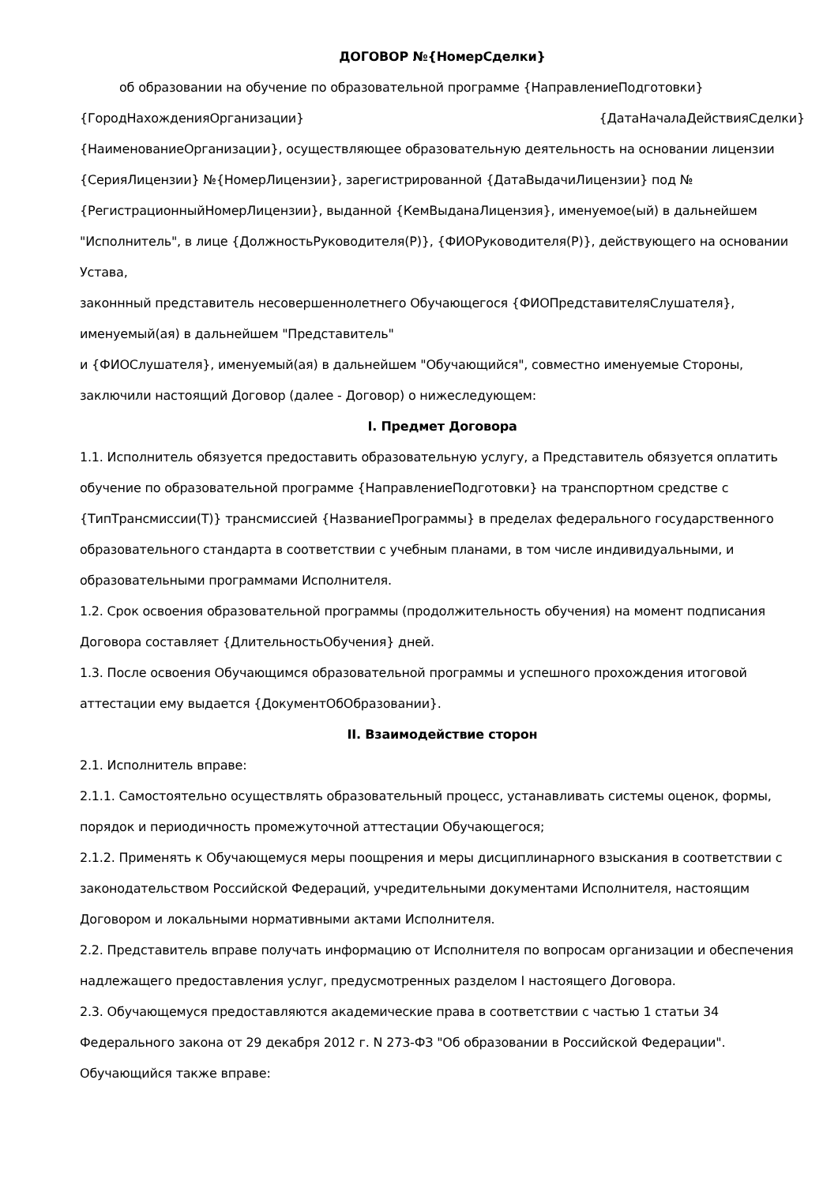ДОГОВОР №{НомерСделки}
об образовании на обучение по образовательной программе {НаправлениеПодготовки}
{ГородНахожденияОрганизации} {ДатаНачалаДействияСделки}
{НаименованиеОрганизации}, осуществляющее образовательную деятельность на основании лицензии {СерияЛицензии} №{НомерЛицензии}, зарегистрированной {ДатаВыдачиЛицензии} под №{РегистрационныйНомерЛицензии}, выданной {КемВыданаЛицензия}, именуемое(ый) в дальнейшем "Исполнитель", в лице {ДолжностьРуководителя(Р)}, {ФИОРуководителя(Р)}, действующего на основании Устава,
законнный представитель несовершеннолетнего Обучающегося {ФИОПредставителяСлушателя}, именуемый(ая) в дальнейшем "Представитель"
и {ФИОСлушателя}, именуемый(ая) в дальнейшем "Обучающийся", совместно именуемые Стороны, заключили настоящий Договор (далее - Договор) о нижеследующем:
I. Предмет Договора
1.1. Исполнитель обязуется предоставить образовательную услугу, а Представитель обязуется оплатить обучение по образовательной программе {НаправлениеПодготовки} на транспортном средстве с {ТипТрансмиссии(Т)} трансмиссией {НазваниеПрограммы} в пределах федерального государственного образовательного стандарта в соответствии с учебным планами, в том числе индивидуальными, и образовательными программами Исполнителя.
1.2. Срок освоения образовательной программы (продолжительность обучения) на момент подписания Договора составляет {ДлительностьОбучения} дней.
1.3. После освоения Обучающимся образовательной программы и успешного прохождения итоговой аттестации ему выдается {ДокументОбОбразовании}.
II. Взаимодействие сторон
2.1. Исполнитель вправе:
2.1.1. Самостоятельно осуществлять образовательный процесс, устанавливать системы оценок, формы, порядок и периодичность промежуточной аттестации Обучающегося;
2.1.2. Применять к Обучающемуся меры поощрения и меры дисциплинарного взыскания в соответствии с законодательством Российской Федераций, учредительными документами Исполнителя, настоящим Договором и локальными нормативными актами Исполнителя.
2.2. Представитель вправе получать информацию от Исполнителя по вопросам организации и обеспечения надлежащего предоставления услуг, предусмотренных разделом I настоящего Договора.
2.3. Обучающемуся предоставляются академические права в соответствии с частью 1 статьи 34 Федерального закона от 29 декабря 2012 г. N 273-ФЗ "Об образовании в Российской Федерации". Обучающийся также вправе: